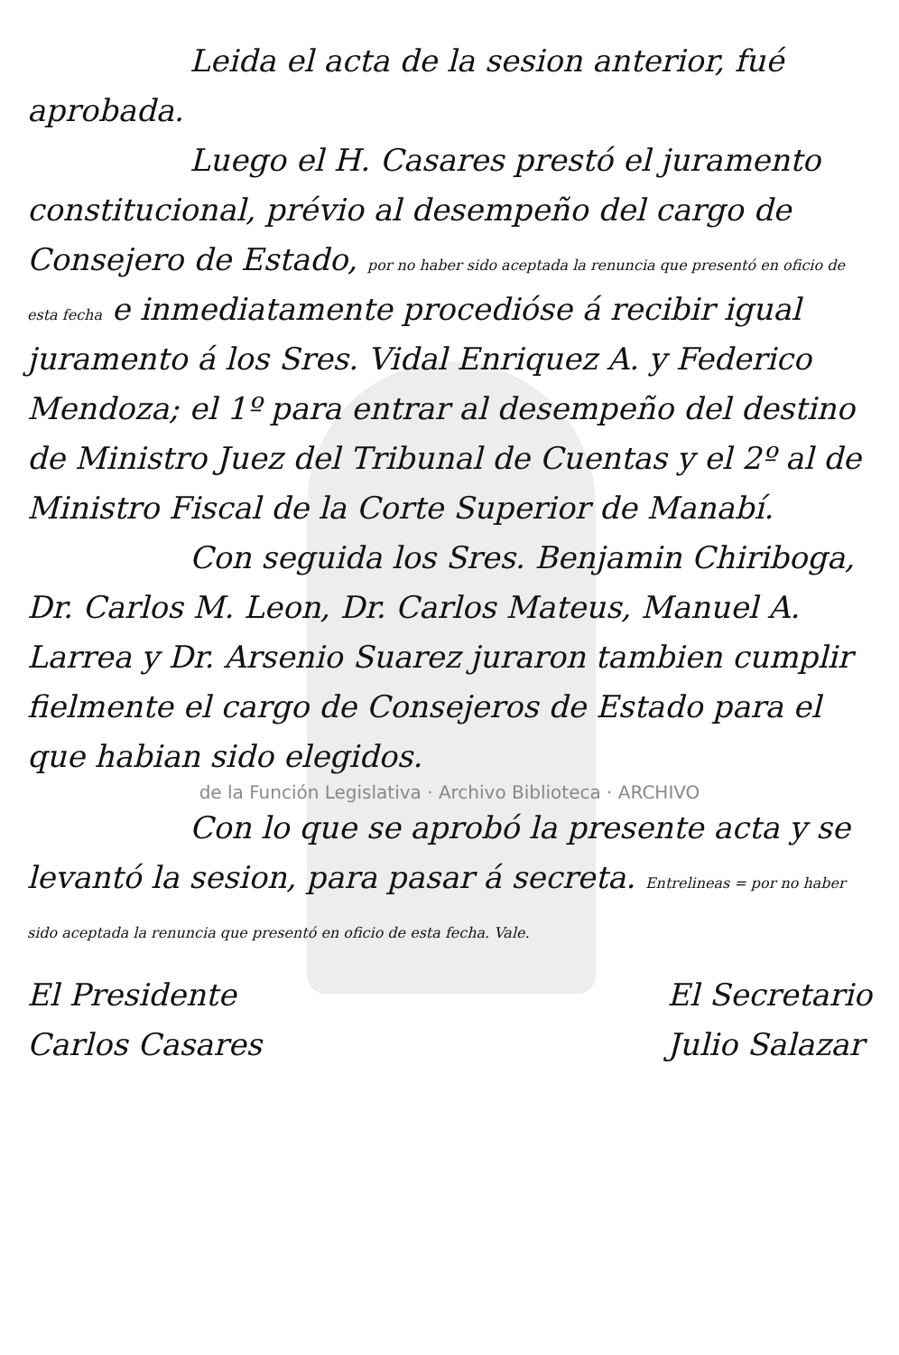Leida el acta de la sesion anterior, fué aprobada.
Luego el H. Casares prestó el juramento constitucional, prévio al desempeño del cargo de Consejero de Estado, por no haber sido aceptada la renuncia que presentó en oficio de esta fecha e inmediatamente procedióse á recibir igual juramento á los Sres. Vidal Enriquez A. y Federico Mendoza; el 1º para entrar al desempeño del destino de Ministro Juez del Tribunal de Cuentas y el 2º al de Ministro Fiscal de la Corte Superior de Manabí.
Con seguida los Sres. Benjamin Chiriboga, Dr. Carlos M. Leon, Dr. Carlos Mateus, Manuel A. Larrea y Dr. Arsenio Suarez juraron tambien cumplir fielmente el cargo de Consejeros de Estado para el que habian sido elegidos.
de la Función Legislativa · Archivo Biblioteca · ARCHIVO
Con lo que se aprobó la presente acta y se levantó la sesion, para pasar á secreta. Entrelineas = por no haber sido aceptada la renuncia que presentó en oficio de esta fecha. Vale.
El Presidente
Carlos Casares
El Secretario
Julio Salazar